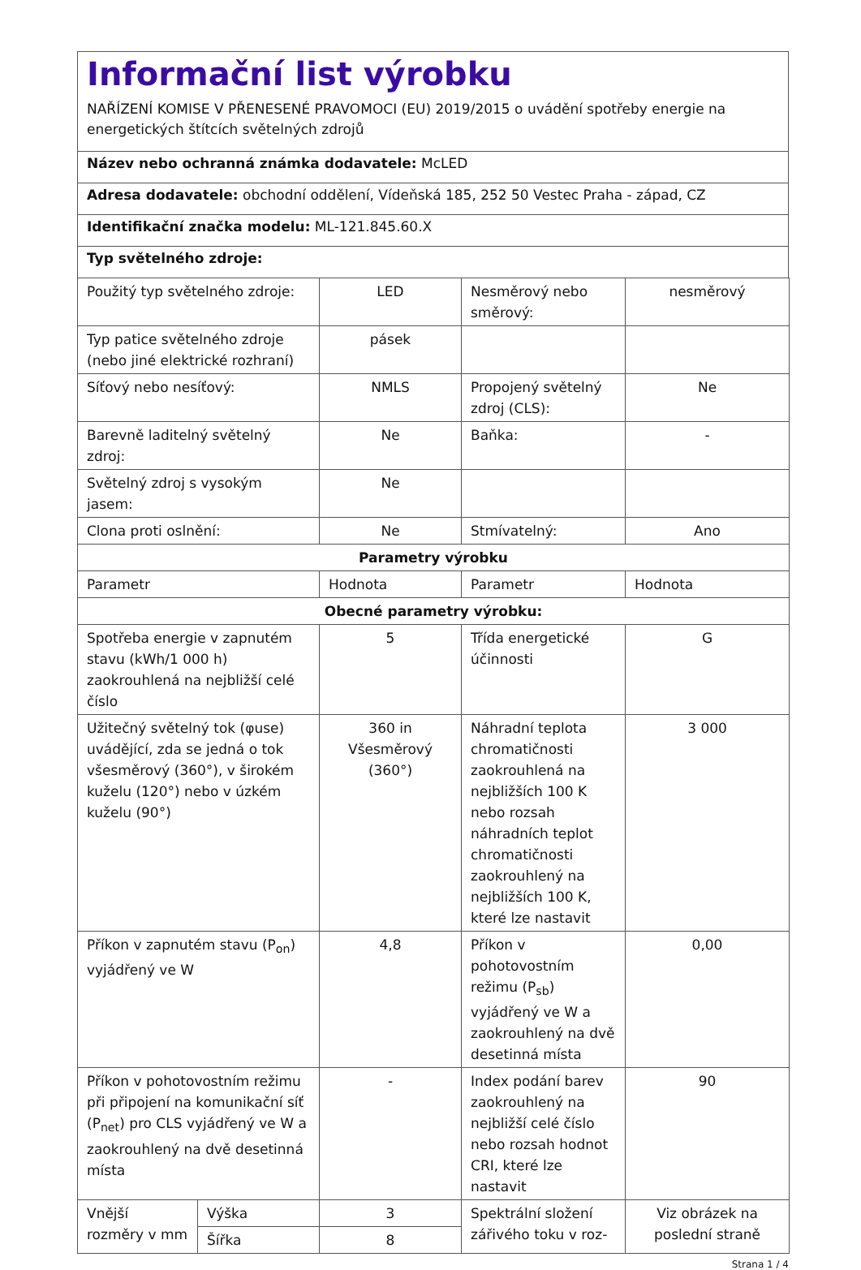Informační list výrobku
NAŘÍZENÍ KOMISE V PŘENESENÉ PRAVOMOCI (EU) 2019/2015 o uvádění spotřeby energie na energetických štítcích světelných zdrojů
Název nebo ochranná známka dodavatele: McLED
Adresa dodavatele: obchodní oddělení, Vídeňská 185, 252 50 Vestec Praha - západ, CZ
Identifikační značka modelu: ML-121.845.60.X
Typ světelného zdroje:
| Použitý typ světelného zdroje: | | LED | Nesměrový nebo směrový: | nesměrový |
| Typ patice světelného zdroje (nebo jiné elektrické rozhraní) | | pásek | | |
| Síťový nebo nesíťový: | | NMLS | Propojený světelný zdroj (CLS): | Ne |
| Barevně laditelný světelný zdroj: | | Ne | Baňka: | - |
| Světelný zdroj s vysokým jasem: | | Ne | | |
| Clona proti oslnění: | | Ne | Stmívatelný: | Ano |
| Parametry výrobku | | | | |
| Parametr | | Hodnota | Parametr | Hodnota |
| Obecné parametry výrobku: | | | | |
| Spotřeba energie v zapnutém stavu (kWh/1 000 h) zaokrouhlená na nejbližší celé číslo | | 5 | Třída energetické účinnosti | G |
| Užitečný světelný tok (φuse) uvádějící, zda se jedná o tok všesměrový (360°), v širokém kuželu (120°) nebo v úzkém kuželu (90°) | | 360 in Všesměrový (360°) | Náhradní teplota chromatičnosti zaokrouhlená na nejbližších 100 K nebo rozsah náhradních teplot chromatičnosti zaokrouhlený na nejbližších 100 K, které lze nastavit | 3 000 |
| Příkon v zapnutém stavu (P<sub>on</sub>) vyjádřený ve W | | 4,8 | Příkon v pohotovostním režimu (P<sub>sb</sub>) vyjádřený ve W a zaokrouhlený na dvě desetinná místa | 0,00 |
| Příkon v pohotovostním režimu při připojení na komunikační síť (P<sub>net</sub>) pro CLS vyjádřený ve W a zaokrouhlený na dvě desetinná místa | | - | Index podání barev zaokrouhlený na nejbližší celé číslo nebo rozsah hodnot CRI, které lze nastavit | 90 |
| Vnější rozměry v mm | Výška | 3 | Spektrální složení zářivého toku v roz- | Viz obrázek na poslední straně |
| | Šířka | 8 | | |
Strana 1 / 4